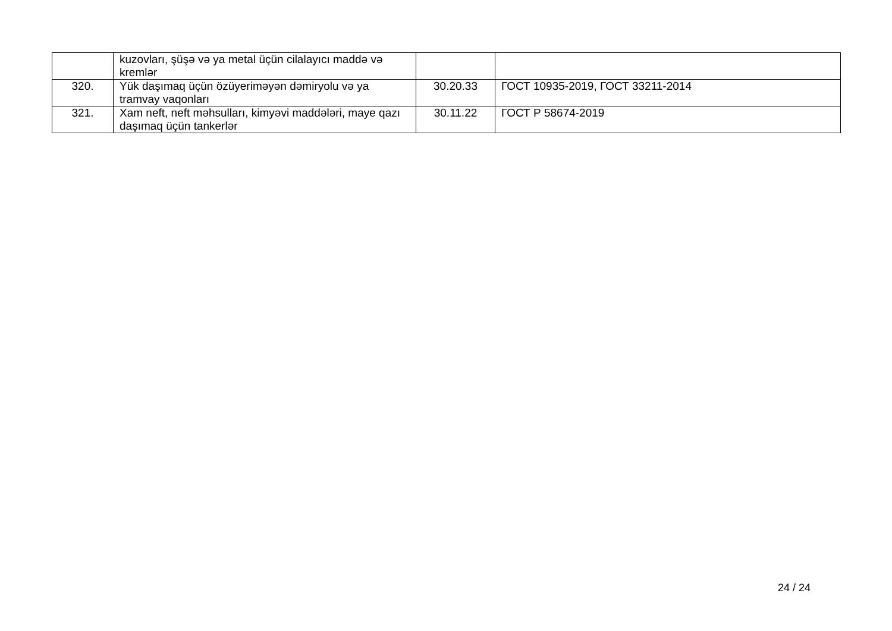| | kuzovları, şüşə və ya metal üçün cilalayıcı maddə və kremlər | | |
| 320. | Yük daşımaq üçün özüyeriməyən dəmiryolu və ya tramvay vaqonları | 30.20.33 | ГОСТ 10935-2019, ГОСТ 33211-2014 |
| 321. | Xam neft, neft məhsulları, kimyəvi maddələri, maye qazı daşımaq üçün tankerlər | 30.11.22 | ГОСТ Р 58674-2019 |
24 / 24